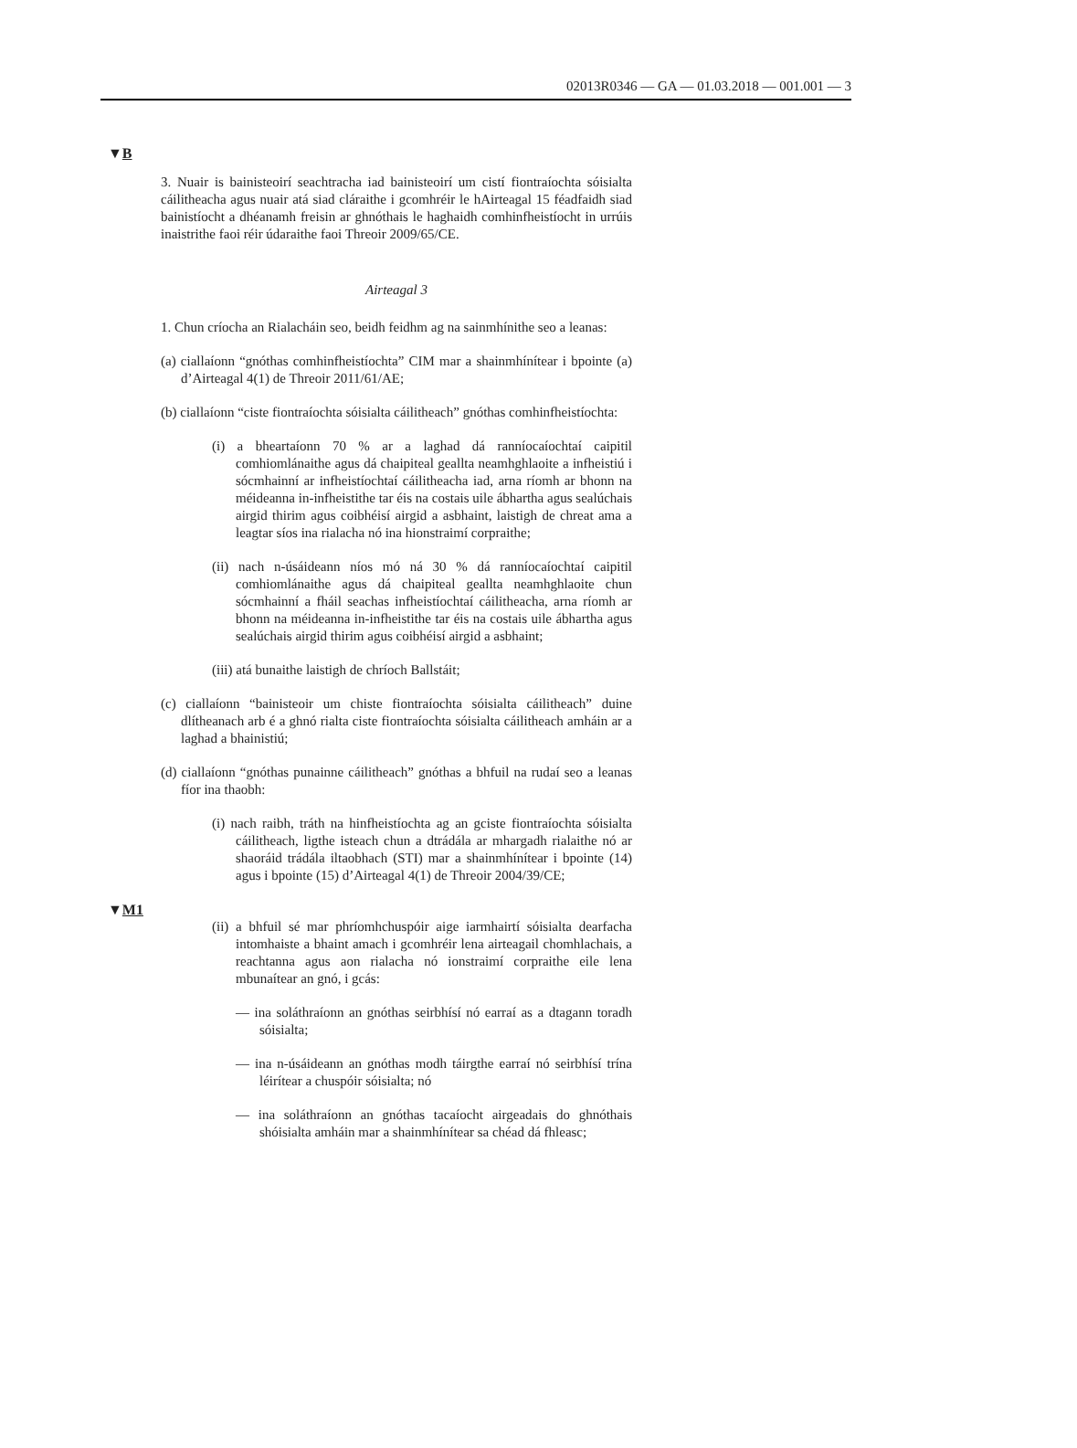02013R0346 — GA — 01.03.2018 — 001.001 — 3
▼B
3. Nuair is bainisteoirí seachtracha iad bainisteoirí um cistí fiontraíochta sóisialta cáilitheacha agus nuair atá siad cláraithe i gcomhréir le hAirteagal 15 féadfaidh siad bainistíocht a dhéanamh freisin ar ghnóthais le haghaidh comhinfheistíocht in urrúis inaistrithe faoi réir údaraithe faoi Threoir 2009/65/CE.
Airteagal 3
1. Chun críocha an Rialacháin seo, beidh feidhm ag na sainmhínithe seo a leanas:
(a) ciallaíonn “gnóthas comhinfheistíochta” CIM mar a shainmhínítear i bpointe (a) d’Airteagal 4(1) de Threoir 2011/61/AE;
(b) ciallaíonn “ciste fiontraíochta sóisialta cáilitheach” gnóthas comhinfheistíochta:
(i) a bheartaíonn 70 % ar a laghad dá ranníocaíochtaí caipitil comhiomlánaithe agus dá chaipiteal geallta neamhghlaoite a infheistiú i sócmhainní ar infheistíochtaí cáilitheacha iad, arna ríomh ar bhonn na méideanna in-infheistithe tar éis na costais uile ábhartha agus sealúchais airgid thirim agus coibhéisí airgid a asbhaint, laistigh de chreat ama a leagtar síos ina rialacha nó ina hionstraimí corpraithe;
(ii) nach n-úsáideann níos mó ná 30 % dá ranníocaíochtaí caipitil comhiomlánaithe agus dá chaipiteal geallta neamhghlaoite chun sócmhainní a fháil seachas infheistíochtaí cáilitheacha, arna ríomh ar bhonn na méideanna in-infheistithe tar éis na costais uile ábhartha agus sealúchais airgid thirim agus coibhéisí airgid a asbhaint;
(iii) atá bunaithe laistigh de chríoch Ballstáit;
(c) ciallaíonn “bainisteoir um chiste fiontraíochta sóisialta cáilitheach” duine dlítheanach arb é a ghnó rialta ciste fiontraíochta sóisialta cáilitheach amháin ar a laghad a bhainistiú;
(d) ciallaíonn “gnóthas punainne cáilitheach” gnóthas a bhfuil na rudaí seo a leanas fíor ina thaobh:
(i) nach raibh, tráth na hinfheistíochta ag an gciste fiontraíochta sóisialta cáilitheach, ligthe isteach chun a dtrádála ar mhargadh rialaithe nó ar shaoráid trádála iltaobhach (STI) mar a shainmhínítear i bpointe (14) agus i bpointe (15) d’Airteagal 4(1) de Threoir 2004/39/CE;
▼M1
(ii) a bhfuil sé mar phríomhchuspóir aige iarmhairtí sóisialta dearfacha intomhaiste a bhaint amach i gcomhréir lena airteagail chomhlachais, a reachtanna agus aon rialacha nó ionstraimí corpraithe eile lena mbunaítear an gnó, i gcás:
— ina soláthraíonn an gnóthas seirbhísí nó earraí as a dtagann toradh sóisialta;
— ina n-úsáideann an gnóthas modh táirgthe earraí nó seirbhísí trína léirítear a chuspóir sóisialta; nó
— ina soláthraíonn an gnóthas tacaíocht airgeadais do ghnóthais shóisialta amháin mar a shainmhínítear sa chéad dá fhleasc;